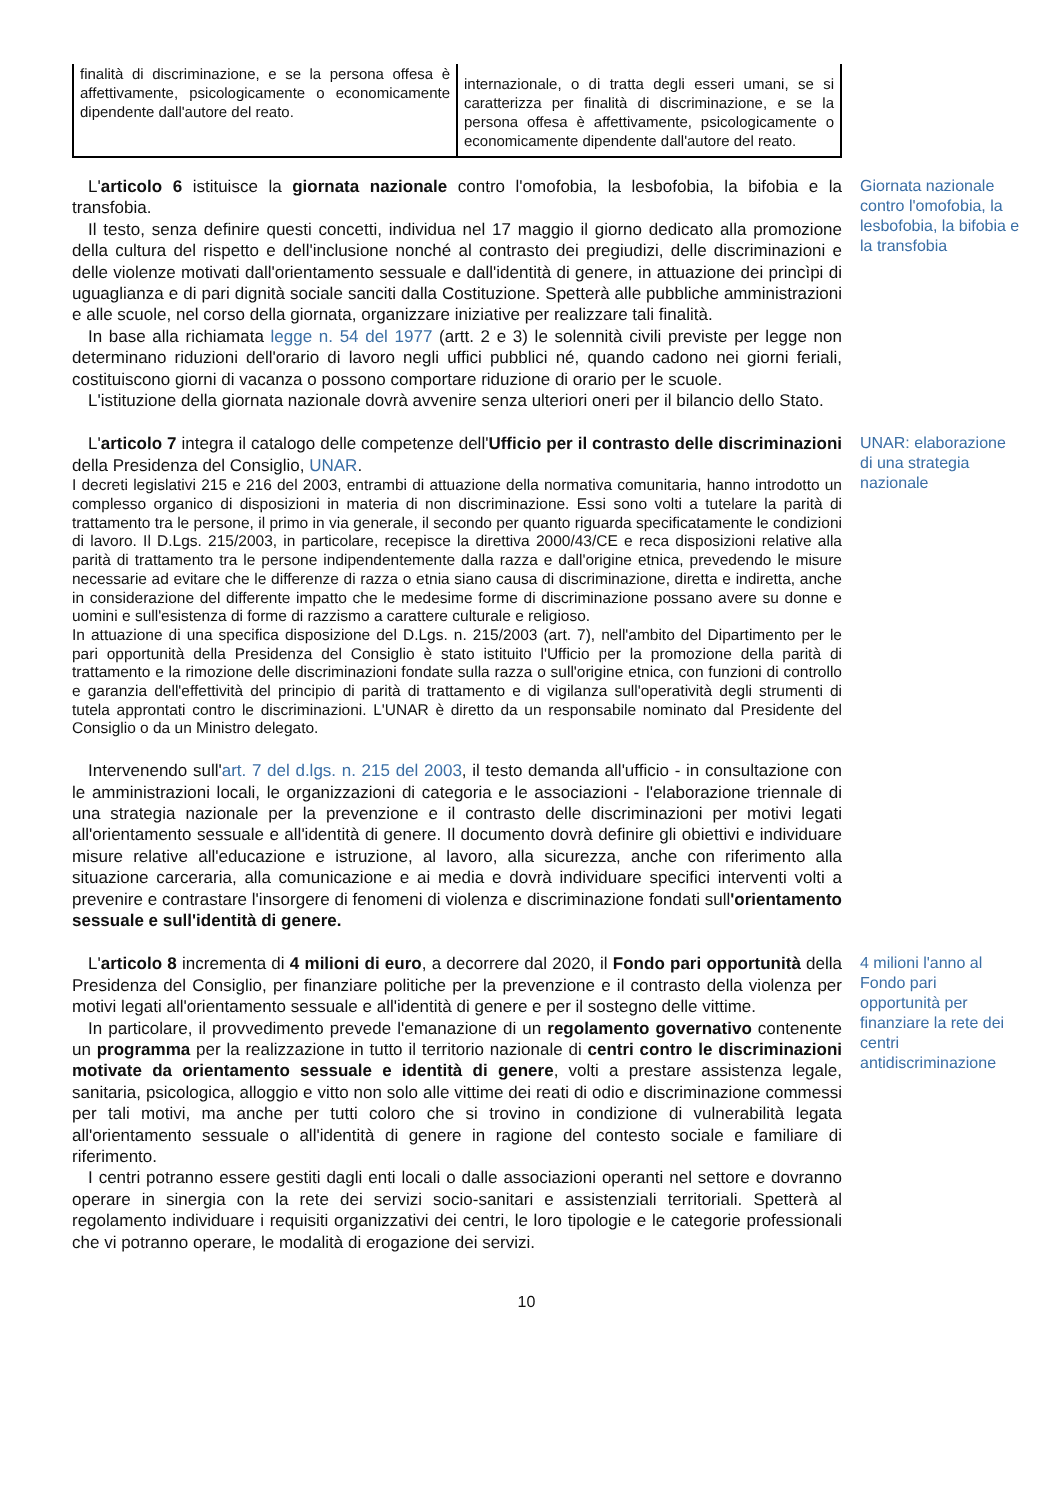| finalità di discriminazione, e se la persona offesa è affettivamente, psicologicamente o economicamente dipendente dall'autore del reato. | internazionale, o di tratta degli esseri umani, se si caratterizza per finalità di discriminazione, e se la persona offesa è affettivamente, psicologicamente o economicamente dipendente dall'autore del reato. |
L'articolo 6 istituisce la giornata nazionale contro l'omofobia, la lesbofobia, la bifobia e la transfobia.
Il testo, senza definire questi concetti, individua nel 17 maggio il giorno dedicato alla promozione della cultura del rispetto e dell'inclusione nonché al contrasto dei pregiudizi, delle discriminazioni e delle violenze motivati dall'orientamento sessuale e dall'identità di genere, in attuazione dei princìpi di uguaglianza e di pari dignità sociale sanciti dalla Costituzione. Spetterà alle pubbliche amministrazioni e alle scuole, nel corso della giornata, organizzare iniziative per realizzare tali finalità.
In base alla richiamata legge n. 54 del 1977 (artt. 2 e 3) le solennità civili previste per legge non determinano riduzioni dell'orario di lavoro negli uffici pubblici né, quando cadono nei giorni feriali, costituiscono giorni di vacanza o possono comportare riduzione di orario per le scuole.
L'istituzione della giornata nazionale dovrà avvenire senza ulteriori oneri per il bilancio dello Stato.
Giornata nazionale contro l'omofobia, la lesbofobia, la bifobia e la transfobia
L'articolo 7 integra il catalogo delle competenze dell'Ufficio per il contrasto delle discriminazioni della Presidenza del Consiglio, UNAR.
I decreti legislativi 215 e 216 del 2003, entrambi di attuazione della normativa comunitaria, hanno introdotto un complesso organico di disposizioni in materia di non discriminazione. Essi sono volti a tutelare la parità di trattamento tra le persone, il primo in via generale, il secondo per quanto riguarda specificatamente le condizioni di lavoro. Il D.Lgs. 215/2003, in particolare, recepisce la direttiva 2000/43/CE e reca disposizioni relative alla parità di trattamento tra le persone indipendentemente dalla razza e dall'origine etnica, prevedendo le misure necessarie ad evitare che le differenze di razza o etnia siano causa di discriminazione, diretta e indiretta, anche in considerazione del differente impatto che le medesime forme di discriminazione possano avere su donne e uomini e sull'esistenza di forme di razzismo a carattere culturale e religioso.
In attuazione di una specifica disposizione del D.Lgs. n. 215/2003 (art. 7), nell'ambito del Dipartimento per le pari opportunità della Presidenza del Consiglio è stato istituito l'Ufficio per la promozione della parità di trattamento e la rimozione delle discriminazioni fondate sulla razza o sull'origine etnica, con funzioni di controllo e garanzia dell'effettività del principio di parità di trattamento e di vigilanza sull'operatività degli strumenti di tutela approntati contro le discriminazioni. L'UNAR è diretto da un responsabile nominato dal Presidente del Consiglio o da un Ministro delegato.
Intervenendo sull'art. 7 del d.lgs. n. 215 del 2003, il testo demanda all'ufficio - in consultazione con le amministrazioni locali, le organizzazioni di categoria e le associazioni - l'elaborazione triennale di una strategia nazionale per la prevenzione e il contrasto delle discriminazioni per motivi legati all'orientamento sessuale e all'identità di genere. Il documento dovrà definire gli obiettivi e individuare misure relative all'educazione e istruzione, al lavoro, alla sicurezza, anche con riferimento alla situazione carceraria, alla comunicazione e ai media e dovrà individuare specifici interventi volti a prevenire e contrastare l'insorgere di fenomeni di violenza e discriminazione fondati sull'orientamento sessuale e sull'identità di genere.
UNAR: elaborazione di una strategia nazionale
L'articolo 8 incrementa di 4 milioni di euro, a decorrere dal 2020, il Fondo pari opportunità della Presidenza del Consiglio, per finanziare politiche per la prevenzione e il contrasto della violenza per motivi legati all'orientamento sessuale e all'identità di genere e per il sostegno delle vittime.
In particolare, il provvedimento prevede l'emanazione di un regolamento governativo contenente un programma per la realizzazione in tutto il territorio nazionale di centri contro le discriminazioni motivate da orientamento sessuale e identità di genere, volti a prestare assistenza legale, sanitaria, psicologica, alloggio e vitto non solo alle vittime dei reati di odio e discriminazione commessi per tali motivi, ma anche per tutti coloro che si trovino in condizione di vulnerabilità legata all'orientamento sessuale o all'identità di genere in ragione del contesto sociale e familiare di riferimento.
I centri potranno essere gestiti dagli enti locali o dalle associazioni operanti nel settore e dovranno operare in sinergia con la rete dei servizi socio-sanitari e assistenziali territoriali. Spetterà al regolamento individuare i requisiti organizzativi dei centri, le loro tipologie e le categorie professionali che vi potranno operare, le modalità di erogazione dei servizi.
4 milioni l'anno al Fondo pari opportunità per finanziare la rete dei centri antidiscriminazione
10